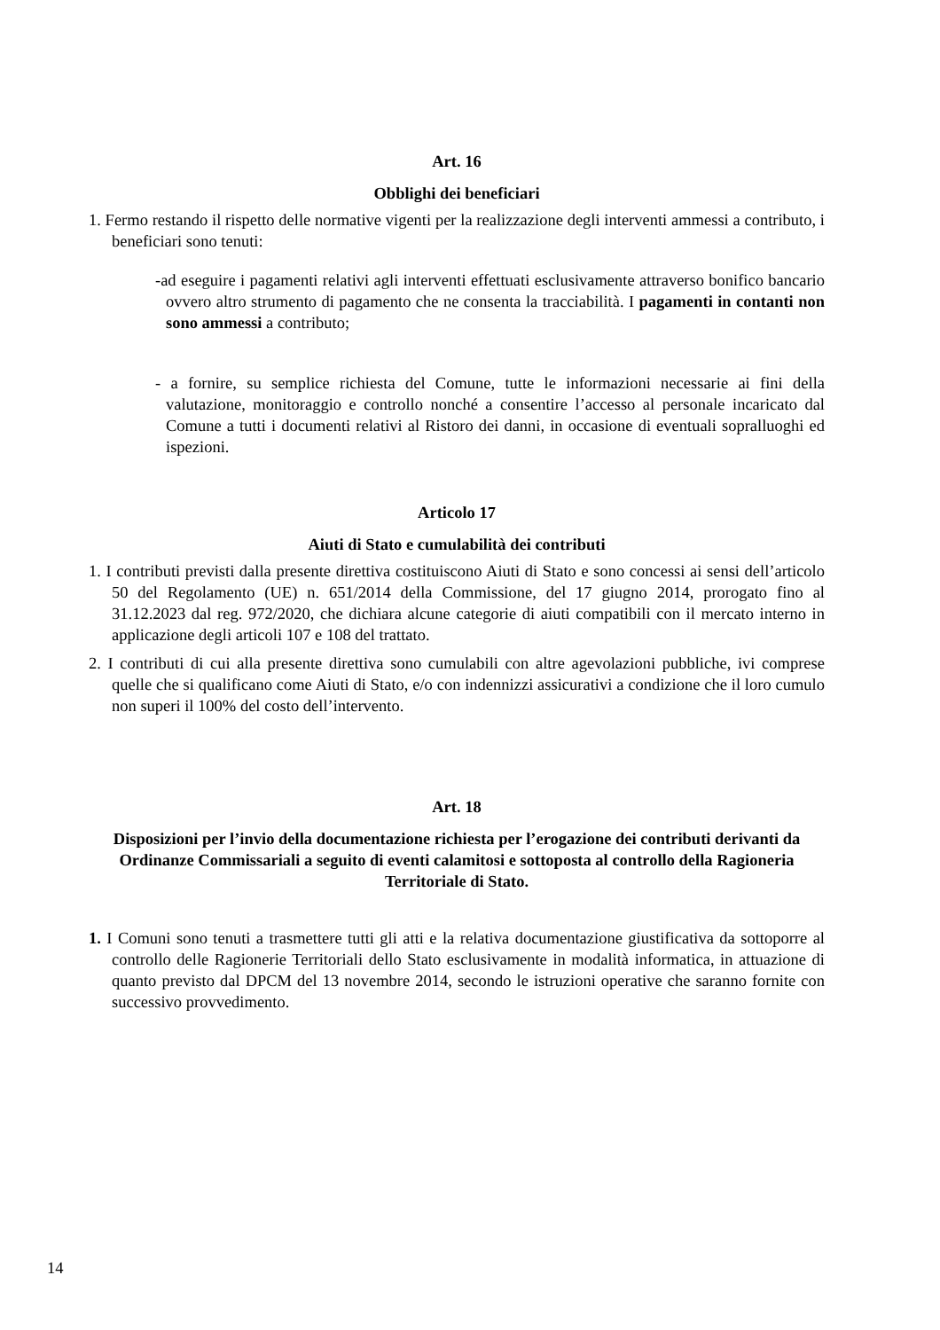Art. 16
Obblighi dei beneficiari
1. Fermo restando il rispetto delle normative vigenti per la realizzazione degli interventi ammessi a contributo, i beneficiari sono tenuti:
-ad eseguire i pagamenti relativi agli interventi effettuati esclusivamente attraverso bonifico bancario ovvero altro strumento di pagamento che ne consenta la tracciabilità. I pagamenti in contanti non sono ammessi a contributo;
- a fornire, su semplice richiesta del Comune, tutte le informazioni necessarie ai fini della valutazione, monitoraggio e controllo nonché a consentire l’accesso al personale incaricato dal Comune a tutti i documenti relativi al Ristoro dei danni, in occasione di eventuali sopralluoghi ed ispezioni.
Articolo 17
Aiuti di Stato e cumulabilità dei contributi
1. I contributi previsti dalla presente direttiva costituiscono Aiuti di Stato e sono concessi ai sensi dell’articolo 50 del Regolamento (UE) n. 651/2014 della Commissione, del 17 giugno 2014, prorogato fino al 31.12.2023 dal reg. 972/2020, che dichiara alcune categorie di aiuti compatibili con il mercato interno in applicazione degli articoli 107 e 108 del trattato.
2. I contributi di cui alla presente direttiva sono cumulabili con altre agevolazioni pubbliche, ivi comprese quelle che si qualificano come Aiuti di Stato, e/o con indennizzi assicurativi a condizione che il loro cumulo non superi il 100% del costo dell’intervento.
Art. 18
Disposizioni per l’invio della documentazione richiesta per l’erogazione dei contributi derivanti da Ordinanze Commissariali a seguito di eventi calamitosi e sottoposta al controllo della Ragioneria Territoriale di Stato.
1. I Comuni sono tenuti a trasmettere tutti gli atti e la relativa documentazione giustificativa da sottoporre al controllo delle Ragionerie Territoriali dello Stato esclusivamente in modalità informatica, in attuazione di quanto previsto dal DPCM del 13 novembre 2014, secondo le istruzioni operative che saranno fornite con successivo provvedimento.
14